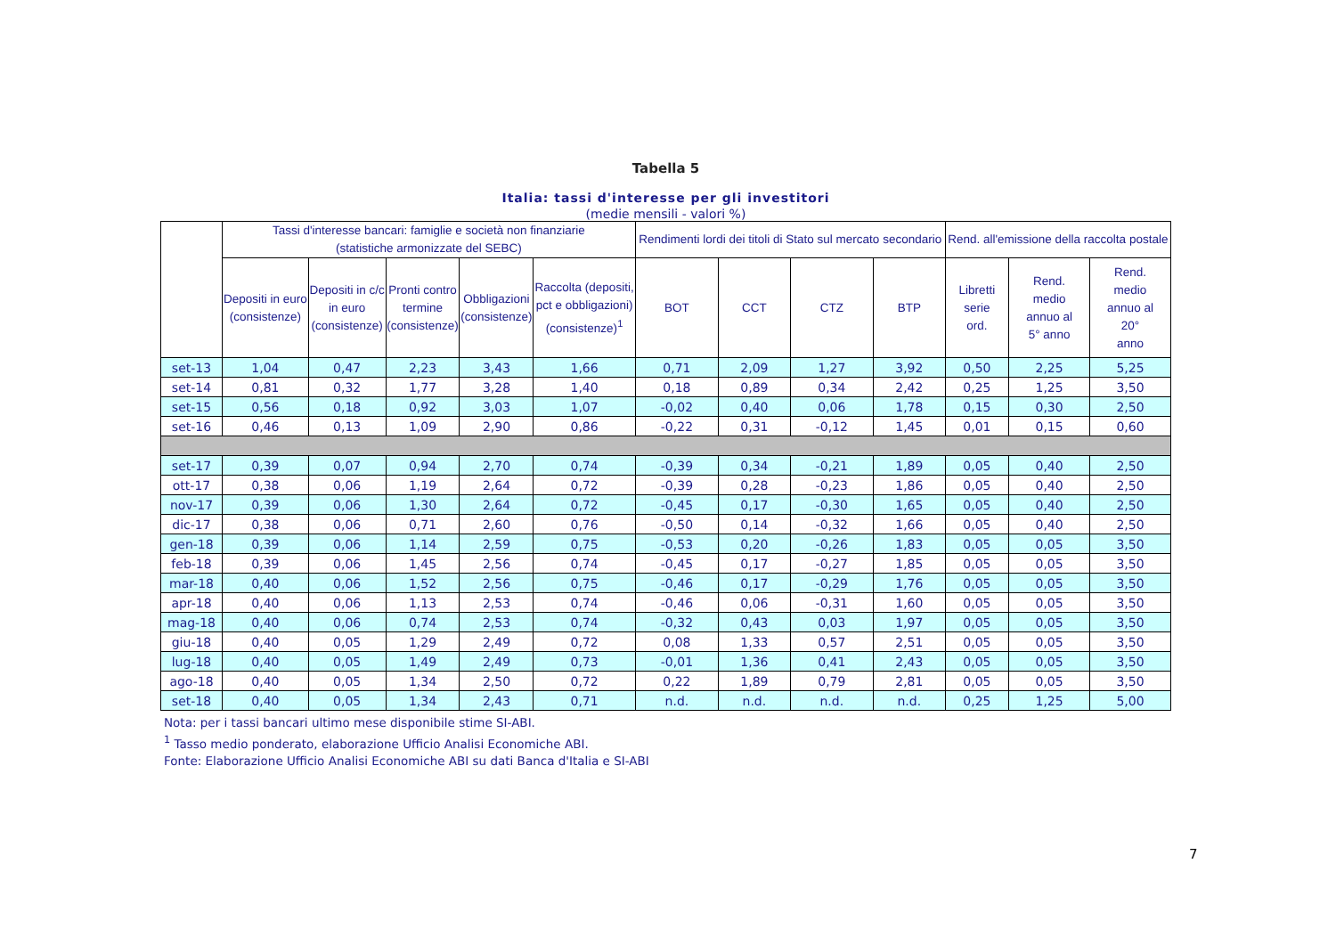Tabella 5
Italia: tassi d'interesse per gli investitori
(medie mensili - valori %)
| | Tassi d'interesse bancari: famiglie e società non finanziarie (statistiche armonizzate del SEBC) | | | | | Rendimenti lordi dei titoli di Stato sul mercato secondario | | | | Rend. all'emissione della raccolta postale | | |
| --- | --- | --- | --- | --- | --- | --- | --- | --- | --- | --- | --- | --- |
| | Depositi in euro (consistenze) | Depositi in c/c in euro (consistenze) | Pronti contro termine (consistenze) | Obbligazioni (consistenze) | Raccolta (depositi, pct e obbligazioni) (consistenze)<sup>1</sup> | BOT | CCT | CTZ | BTP | Libretti serie ord. | Rend. medio annuo al 5° anno | Rend. medio annuo al 20° anno |
| set-13 | 1,04 | 0,47 | 2,23 | 3,43 | 1,66 | 0,71 | 2,09 | 1,27 | 3,92 | 0,50 | 2,25 | 5,25 |
| set-14 | 0,81 | 0,32 | 1,77 | 3,28 | 1,40 | 0,18 | 0,89 | 0,34 | 2,42 | 0,25 | 1,25 | 3,50 |
| set-15 | 0,56 | 0,18 | 0,92 | 3,03 | 1,07 | -0,02 | 0,40 | 0,06 | 1,78 | 0,15 | 0,30 | 2,50 |
| set-16 | 0,46 | 0,13 | 1,09 | 2,90 | 0,86 | -0,22 | 0,31 | -0,12 | 1,45 | 0,01 | 0,15 | 0,60 |
| set-17 | 0,39 | 0,07 | 0,94 | 2,70 | 0,74 | -0,39 | 0,34 | -0,21 | 1,89 | 0,05 | 0,40 | 2,50 |
| ott-17 | 0,38 | 0,06 | 1,19 | 2,64 | 0,72 | -0,39 | 0,28 | -0,23 | 1,86 | 0,05 | 0,40 | 2,50 |
| nov-17 | 0,39 | 0,06 | 1,30 | 2,64 | 0,72 | -0,45 | 0,17 | -0,30 | 1,65 | 0,05 | 0,40 | 2,50 |
| dic-17 | 0,38 | 0,06 | 0,71 | 2,60 | 0,76 | -0,50 | 0,14 | -0,32 | 1,66 | 0,05 | 0,40 | 2,50 |
| gen-18 | 0,39 | 0,06 | 1,14 | 2,59 | 0,75 | -0,53 | 0,20 | -0,26 | 1,83 | 0,05 | 0,05 | 3,50 |
| feb-18 | 0,39 | 0,06 | 1,45 | 2,56 | 0,74 | -0,45 | 0,17 | -0,27 | 1,85 | 0,05 | 0,05 | 3,50 |
| mar-18 | 0,40 | 0,06 | 1,52 | 2,56 | 0,75 | -0,46 | 0,17 | -0,29 | 1,76 | 0,05 | 0,05 | 3,50 |
| apr-18 | 0,40 | 0,06 | 1,13 | 2,53 | 0,74 | -0,46 | 0,06 | -0,31 | 1,60 | 0,05 | 0,05 | 3,50 |
| mag-18 | 0,40 | 0,06 | 0,74 | 2,53 | 0,74 | -0,32 | 0,43 | 0,03 | 1,97 | 0,05 | 0,05 | 3,50 |
| giu-18 | 0,40 | 0,05 | 1,29 | 2,49 | 0,72 | 0,08 | 1,33 | 0,57 | 2,51 | 0,05 | 0,05 | 3,50 |
| lug-18 | 0,40 | 0,05 | 1,49 | 2,49 | 0,73 | -0,01 | 1,36 | 0,41 | 2,43 | 0,05 | 0,05 | 3,50 |
| ago-18 | 0,40 | 0,05 | 1,34 | 2,50 | 0,72 | 0,22 | 1,89 | 0,79 | 2,81 | 0,05 | 0,05 | 3,50 |
| set-18 | 0,40 | 0,05 | 1,34 | 2,43 | 0,71 | n.d. | n.d. | n.d. | n.d. | 0,25 | 1,25 | 5,00 |
Nota: per i tassi bancari ultimo mese disponibile stime SI-ABI.
<sup>1</sup> Tasso medio ponderato, elaborazione Ufficio Analisi Economiche ABI.
Fonte: Elaborazione Ufficio Analisi Economiche ABI su dati Banca d'Italia e SI-ABI
7